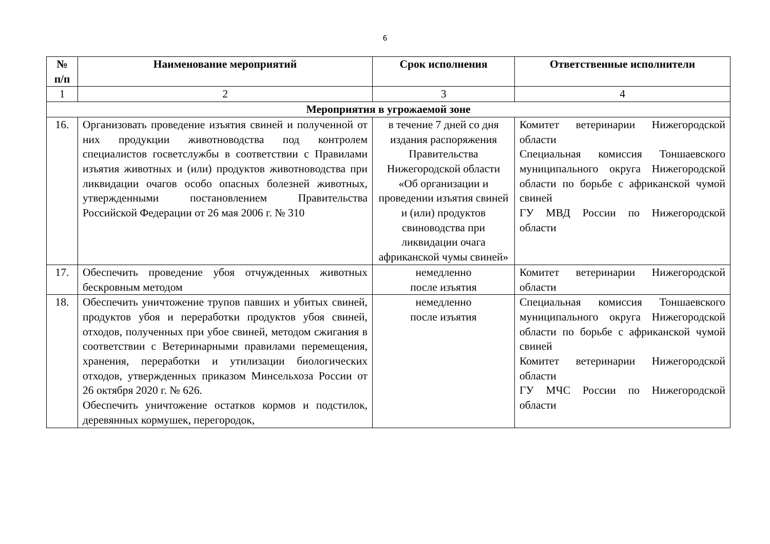6
| № п/п | Наименование мероприятий | Срок исполнения | Ответственные исполнители |
| --- | --- | --- | --- |
| 1 | 2 | 3 | 4 |
| Мероприятия в угрожаемой зоне | | | |
| 16. | Организовать проведение изъятия свиней и полученной от них продукции животноводства под контролем специалистов госветслужбы в соответствии с Правилами изъятия животных и (или) продуктов животноводства при ликвидации очагов особо опасных болезней животных, утвержденными постановлением Правительства Российской Федерации от 26 мая 2006 г. № 310 | в течение 7 дней со дня издания распоряжения Правительства Нижегородской области «Об организации и проведении изъятия свиней и (или) продуктов свиноводства при ликвидации очага африканской чумы свиней» | Комитет ветеринарии Нижегородской области Специальная комиссия Тоншаевского муниципального округа Нижегородской области по борьбе с африканской чумой свиней ГУ МВД России по Нижегородской области |
| 17. | Обеспечить проведение убоя отчужденных животных бескровным методом | немедленно после изъятия | Комитет ветеринарии Нижегородской области |
| 18. | Обеспечить уничтожение трупов павших и убитых свиней, продуктов убоя и переработки продуктов убоя свиней, отходов, полученных при убое свиней, методом сжигания в соответствии с Ветеринарными правилами перемещения, хранения, переработки и утилизации биологических отходов, утвержденных приказом Минсельхоза России от 26 октября 2020 г. № 626. Обеспечить уничтожение остатков кормов и подстилок, деревянных кормушек, перегородок, | немедленно после изъятия | Специальная комиссия Тоншаевского муниципального округа Нижегородской области по борьбе с африканской чумой свиней Комитет ветеринарии Нижегородской области ГУ МЧС России по Нижегородской области |